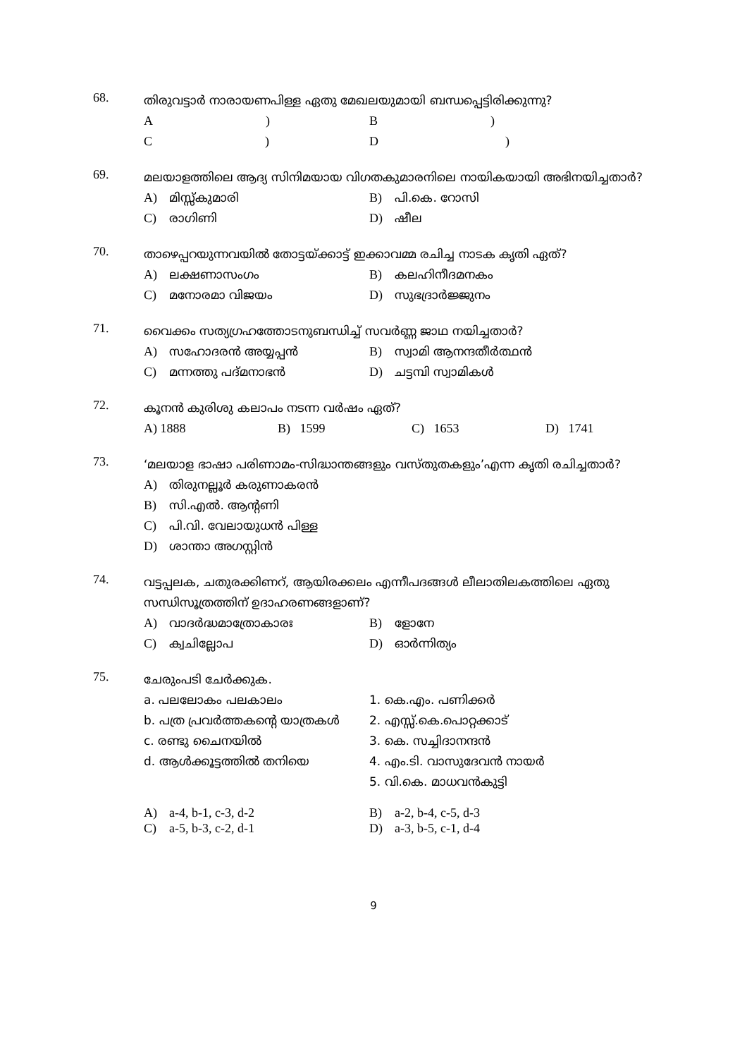68.
തിരുവട്ടാർ നാരായണപിള്ള ഏതു മേഖലയുമായി ബന്ധപ്പെട്ടിരിക്കുന്നു?
A ) B )
C ) D )
69.
മലയാളത്തിലെ ആദ്യ സിനിമയായ വിഗതകുമാരനിലെ നായികയായി അഭിനയിച്ചതാർ?
A) മിസ്സ്കുമാരി B) പി.കെ. റോസി
C) രാഗിണി D) ഷീല
70.
താഴെപ്പറയുന്നവയിൽ തോട്ടയ്ക്കാട്ട് ഇക്കാവമ്മ രചിച്ച നാടക കൃതി ഏത്?
A) ലക്ഷണാസംഗം B) കലഹിനീദമനകം
C) മനോരമാ വിജയം D) സുഭദ്രാർജ്ജുനം
71.
വൈക്കം സത്യഗ്രഹത്തോടനുബന്ധിച്ച് സവർണ്ണ ജാഥ നയിച്ചതാർ?
A) സഹോദരൻ അയ്യപ്പൻ B) സ്വാമി ആനന്ദതീർത്ഥൻ
C) മന്നത്തു പദ്മനാഭൻ D) ചട്ടമ്പി സ്വാമികൾ
72.
കൂനൻ കുരിശു കലാപം നടന്ന വർഷം ഏത്?
A) 1888 B) 1599 C) 1653 D) 1741
73.
‘മലയാള ഭാഷാ പരിണാമം-സിദ്ധാന്തങ്ങളും വസ്തുതകളും’എന്ന കൃതി രചിച്ചതാർ?
A) തിരുനല്ലൂർ കരുണാകരൻ
B) സി.എൽ. ആന്റണി
C) പി.വി. വേലായുധൻ പിള്ള
D) ശാന്താ അഗസ്റ്റിൻ
74.
വട്ടപ്പലക, ചതുരക്കിണറ്, ആയിരക്കലം എന്നീപദങ്ങൾ ലീലാതിലകത്തിലെ ഏതു സന്ധിസൂത്രത്തിന് ഉദാഹരണങ്ങളാണ്?
A) വാദർദ്ധമാത്രോകാരഃ B) ളോനേ
C) ക്വചില്ലോപ D) ഓർന്നിത്യം
75.
ചേരുംപടി ചേർക്കുക.
a. പലലോകം പലകാലം 1. കെ.എം. പണിക്കർ
b. പത്ര പ്രവർത്തകന്റെ യാത്രകൾ 2. എസ്സ്.കെ.പൊറ്റക്കാട്
c. രണ്ടു ചൈനയിൽ 3. കെ. സച്ചിദാനന്ദൻ
d. ആൾക്കൂട്ടത്തിൽ തനിയെ 4. എം.ടി. വാസുദേവൻ നായർ
5. വി.കെ. മാധവൻകുട്ടി
A) a-4, b-1, c-3, d-2 B) a-2, b-4, c-5, d-3
C) a-5, b-3, c-2, d-1 D) a-3, b-5, c-1, d-4
9